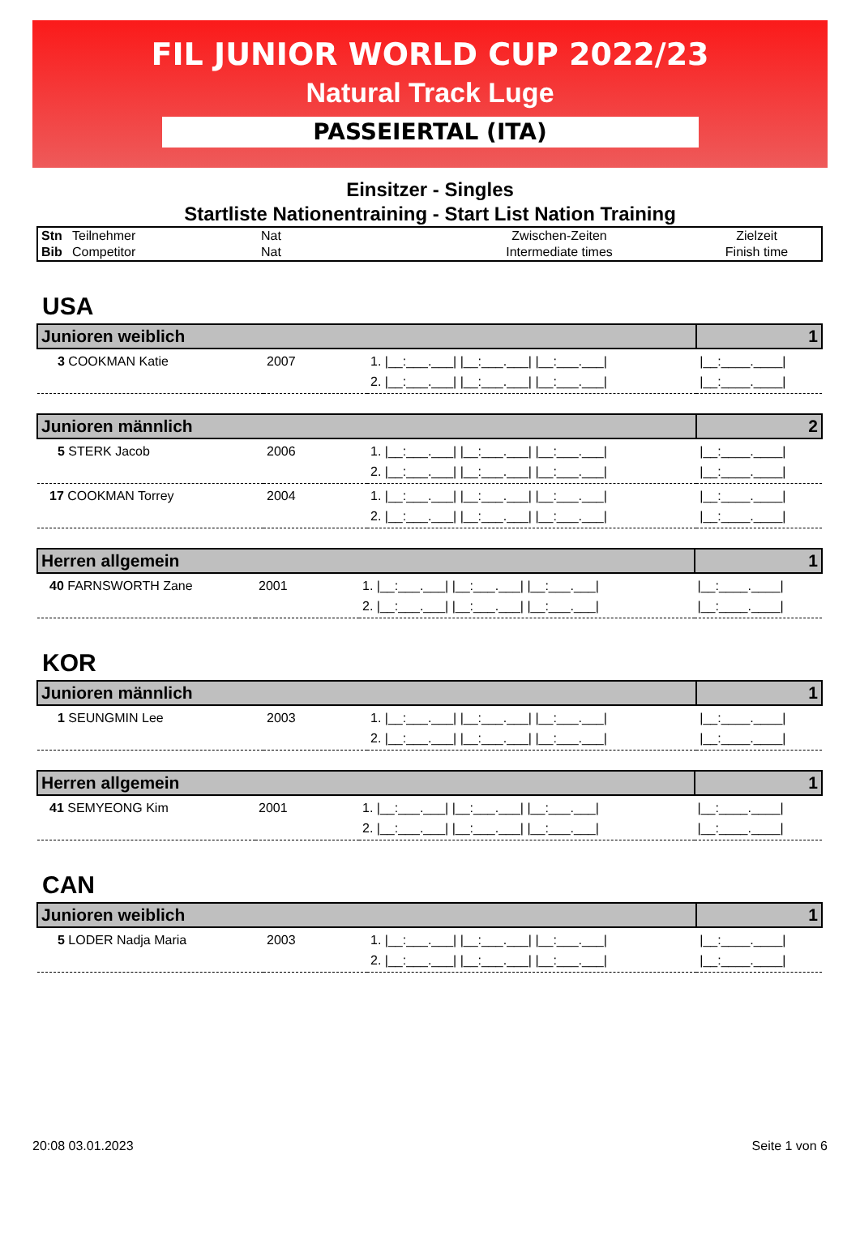FIL JUNIOR WORLD CUP 2022/23
Natural Track Luge
PASSEIERTAL (ITA)
Einsitzer - Singles
Startliste Nationentraining - Start List Nation Training
| Stn | Teilnehmer | Nat | Zwischen-Zeiten | Zielzeit |
| Bib | Competitor | Nat | Intermediate times | Finish time |
USA
| Junioren weiblich | | | 1 |
| 3 COOKMAN Katie | 2007 | 1. /__:___.___/ /__:___.___/ /__:___.___/ 2. /__:___.___/ /__:___.___/ /__:___.___/ | /__:____.____/ /__:____.____/ |
| Junioren männlich | | | 2 |
| 5 STERK Jacob | 2006 | 1. /__:___.___/ /__:___.___/ /__:___.___/ 2. /__:___.___/ /__:___.___/ /__:___.___/ | /__:____.____/ /__:____.____/ |
| 17 COOKMAN Torrey | 2004 | 1. /__:___.___/ /__:___.___/ /__:___.___/ 2. /__:___.___/ /__:___.___/ /__:___.___/ | /__:____.____/ /__:____.____/ |
| Herren allgemein | | | 1 |
| 40 FARNSWORTH Zane | 2001 | 1. /__:___.___/ /__:___.___/ /__:___.___/ 2. /__:___.___/ /__:___.___/ /__:___.___/ | /__:____.____/ /__:____.____/ |
KOR
| Junioren männlich | | | 1 |
| 1 SEUNGMIN Lee | 2003 | 1. /__:___.___/ /__:___.___/ /__:___.___/ 2. /__:___.___/ /__:___.___/ /__:___.___/ | /__:____.____/ /__:____.____/ |
| Herren allgemein | | | 1 |
| 41 SEMYEONG Kim | 2001 | 1. /__:___.___/ /__:___.___/ /__:___.___/ 2. /__:___.___/ /__:___.___/ /__:___.___/ | /__:____.____/ /__:____.____/ |
CAN
| Junioren weiblich | | | 1 |
| 5 LODER Nadja Maria | 2003 | 1. /__:___.___/ /__:___.___/ /__:___.___/ 2. /__:___.___/ /__:___.___/ /__:___.___/ | /__:____.____/ /__:____.____/ |
20:08 03.01.2023 Seite 1 von 6